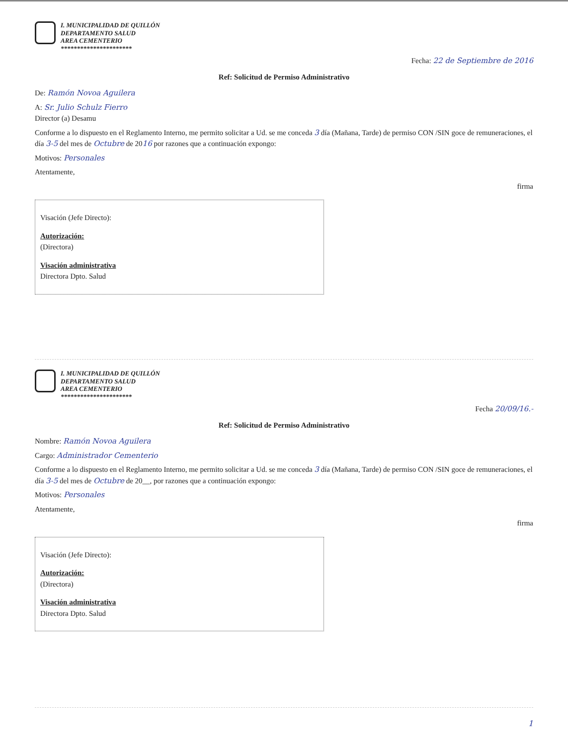I. MUNICIPALIDAD DE QUILLÓN
DEPARTAMENTO SALUD
AREA CEMENTERIO
**********************
Fecha: 22 de Septiembre de 2016
Ref: Solicitud de Permiso Administrativo
De: Ramón Novoa Aguilera
A: Sr. Julio Schulz Fierro
Director (a) Desamu
Conforme a lo dispuesto en el Reglamento Interno, me permito solicitar a Ud. se me conceda 3 día (Mañana, Tarde) de permiso CON /SIN goce de remuneraciones, el día 3-5 del mes de Octubre de 2016 por razones que a continuación expongo:
Motivos: Personales
Atentamente,
firma
Visación (Jefe Directo):
Autorización:
(Directora)
Visación administrativa
Directora Dpto. Salud
I. MUNICIPALIDAD DE QUILLÓN
DEPARTAMENTO SALUD
AREA CEMENTERIO
**********************
Fecha 20/09/16.-
Ref: Solicitud de Permiso Administrativo
Nombre: Ramón Novoa Aguilera
Cargo: Administrador Cementerio
Conforme a lo dispuesto en el Reglamento Interno, me permito solicitar a Ud. se me conceda 3 día (Mañana, Tarde) de permiso CON /SIN goce de remuneraciones, el día 3-5 del mes de Octubre de 20__, por razones que a continuación expongo:
Motivos: Personales
Atentamente,
firma
Visación (Jefe Directo):
Autorización:
(Directora)
Visación administrativa
Directora Dpto. Salud
1